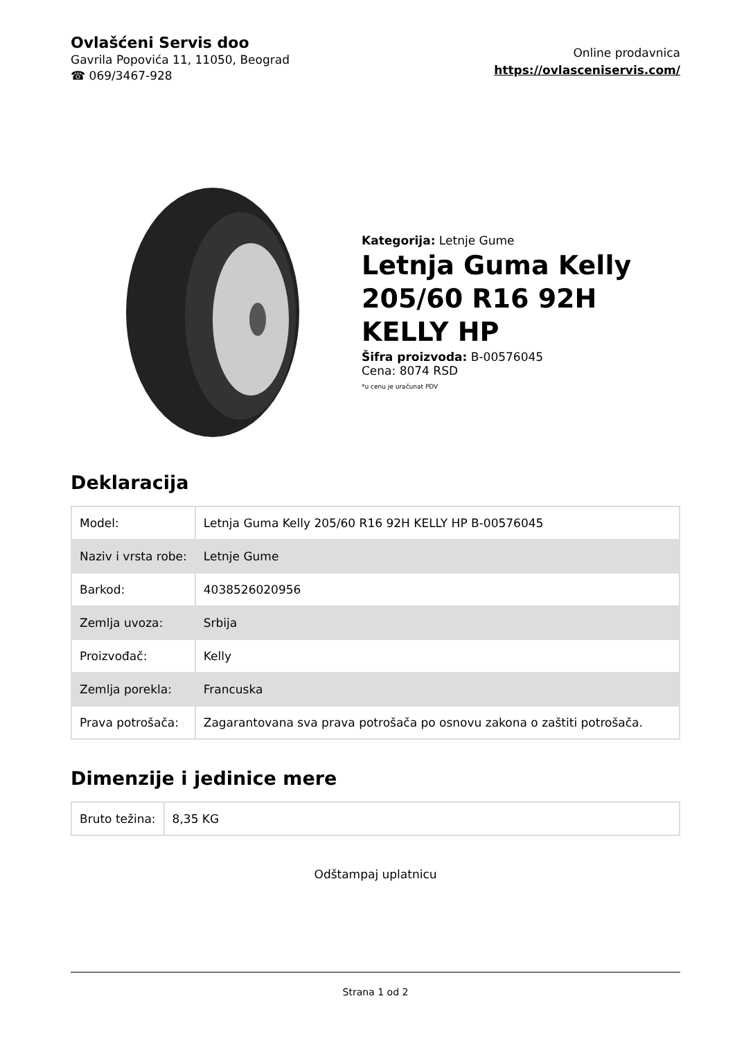Ovlašćeni Servis doo
Gavrila Popovića 11, 11050, Beograd
☎ 069/3467-928
Online prodavnica
https://ovlasceniservis.com/
Kategorija: Letnje Gume
Letnja Guma Kelly 205/60 R16 92H KELLY HP
Šifra proizvoda: B-00576045
Cena: 8074 RSD
*u cenu je uračunat PDV
Deklaracija
| Model: | Letnja Guma Kelly 205/60 R16 92H KELLY HP B-00576045 |
| Naziv i vrsta robe: | Letnje Gume |
| Barkod: | 4038526020956 |
| Zemlja uvoza: | Srbija |
| Proizvođač: | Kelly |
| Zemlja porekla: | Francuska |
| Prava potrošača: | Zagarantovana sva prava potrošača po osnovu zakona o zaštiti potrošača. |
Dimenzije i jedinice mere
| Bruto težina: | 8,35 KG |
Odštampaj uplatnicu
Strana 1 od 2